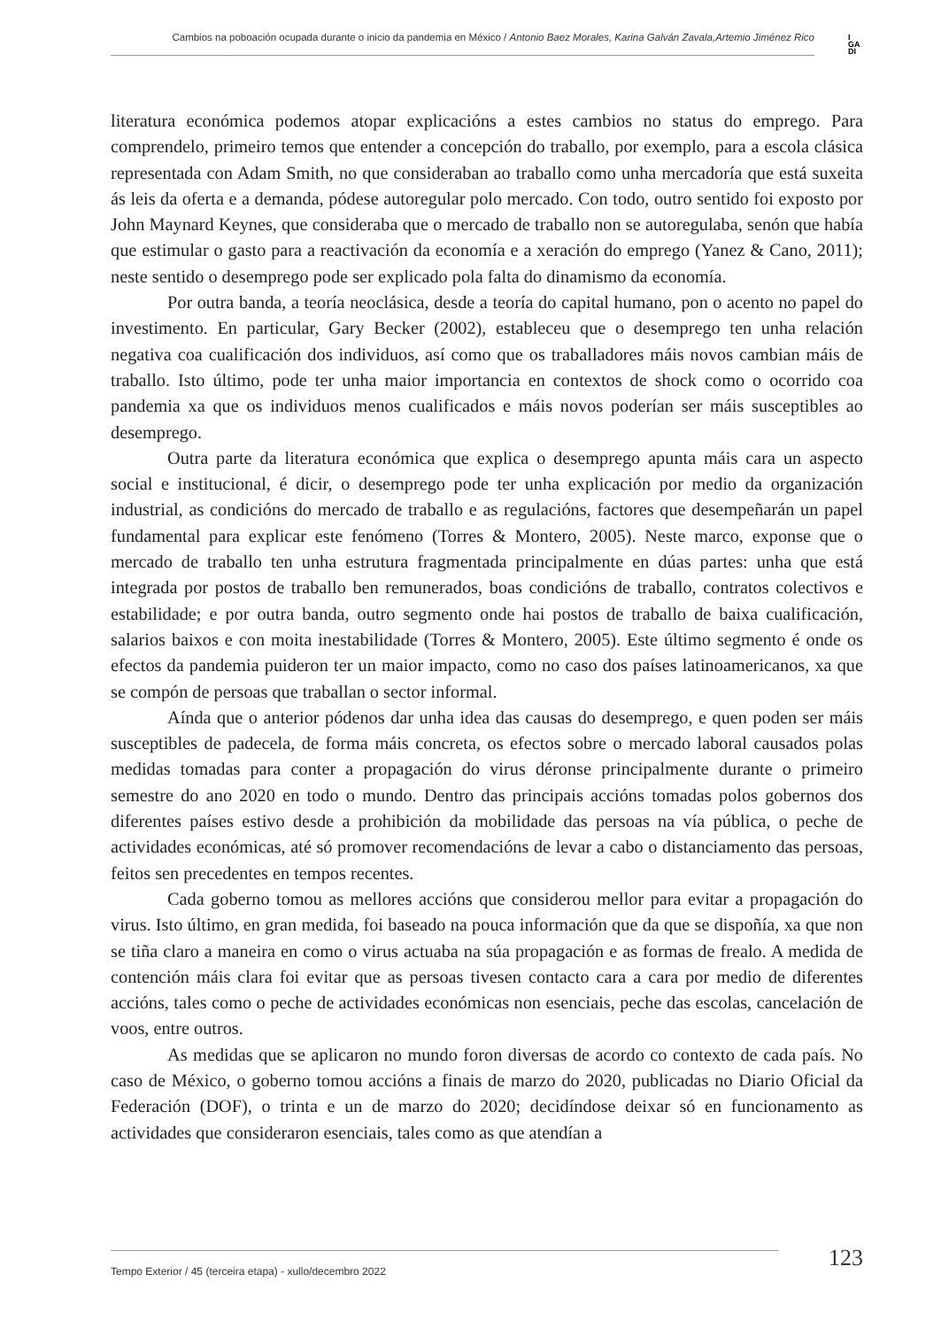Cambios na poboación ocupada durante o inicio da pandemia en México / Antonio Baez Morales, Karina Galván Zavala,Artemio Jiménez Rico
I
GA
DI
literatura económica podemos atopar explicacións a estes cambios no status do emprego. Para comprendelo, primeiro temos que entender a concepción do traballo, por exemplo, para a escola clásica representada con Adam Smith, no que consideraban ao traballo como unha mercadoría que está suxeita ás leis da oferta e a demanda, pódese autoregular polo mercado. Con todo, outro sentido foi exposto por John Maynard Keynes, que consideraba que o mercado de traballo non se autoregulaba, senón que había que estimular o gasto para a reactivación da economía e a xeración do emprego (Yanez & Cano, 2011); neste sentido o desemprego pode ser explicado pola falta do dinamismo da economía.
Por outra banda, a teoría neoclásica, desde a teoría do capital humano, pon o acento no papel do investimento. En particular, Gary Becker (2002), estableceu que o desemprego ten unha relación negativa coa cualificación dos individuos, así como que os traballadores máis novos cambian máis de traballo. Isto último, pode ter unha maior importancia en contextos de shock como o ocorrido coa pandemia xa que os individuos menos cualificados e máis novos poderían ser máis susceptibles ao desemprego.
Outra parte da literatura económica que explica o desemprego apunta máis cara un aspecto social e institucional, é dicir, o desemprego pode ter unha explicación por medio da organización industrial, as condicións do mercado de traballo e as regulacións, factores que desempeñarán un papel fundamental para explicar este fenómeno (Torres & Montero, 2005). Neste marco, exponse que o mercado de traballo ten unha estrutura fragmentada principalmente en dúas partes: unha que está integrada por postos de traballo ben remunerados, boas condicións de traballo, contratos colectivos e estabilidade; e por outra banda, outro segmento onde hai postos de traballo de baixa cualificación, salarios baixos e con moita inestabilidade (Torres & Montero, 2005). Este último segmento é onde os efectos da pandemia puideron ter un maior impacto, como no caso dos países latinoamericanos, xa que se compón de persoas que traballan o sector informal.
Aínda que o anterior pódenos dar unha idea das causas do desemprego, e quen poden ser máis susceptibles de padecela, de forma máis concreta, os efectos sobre o mercado laboral causados polas medidas tomadas para conter a propagación do virus déronse principalmente durante o primeiro semestre do ano 2020 en todo o mundo. Dentro das principais accións tomadas polos gobernos dos diferentes países estivo desde a prohibición da mobilidade das persoas na vía pública, o peche de actividades económicas, até só promover recomendacións de levar a cabo o distanciamento das persoas, feitos sen precedentes en tempos recentes.
Cada goberno tomou as mellores accións que considerou mellor para evitar a propagación do virus. Isto último, en gran medida, foi baseado na pouca información que da que se dispoñía, xa que non se tiña claro a maneira en como o virus actuaba na súa propagación e as formas de frealo. A medida de contención máis clara foi evitar que as persoas tivesen contacto cara a cara por medio de diferentes accións, tales como o peche de actividades económicas non esenciais, peche das escolas, cancelación de voos, entre outros.
As medidas que se aplicaron no mundo foron diversas de acordo co contexto de cada país. No caso de México, o goberno tomou accións a finais de marzo do 2020, publicadas no Diario Oficial da Federación (DOF), o trinta e un de marzo do 2020; decidíndose deixar só en funcionamento as actividades que consideraron esenciais, tales como as que atendían a
Tempo Exterior / 45 (terceira etapa) - xullo/decembro 2022
123